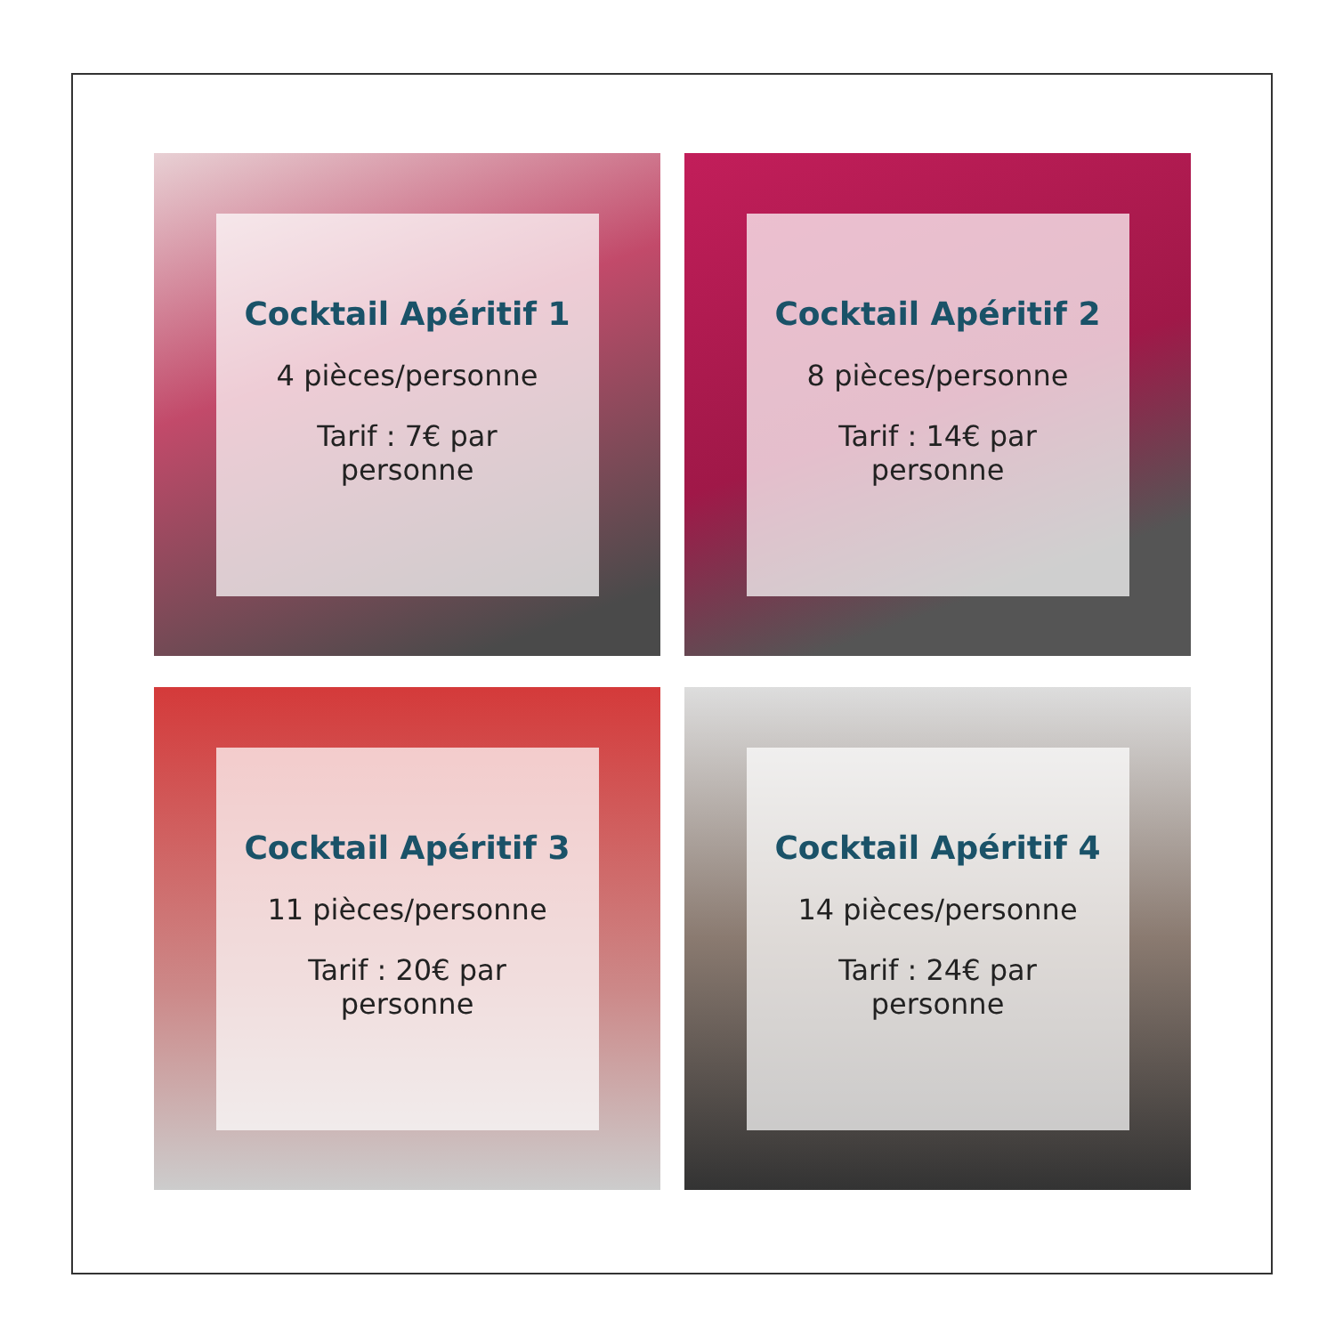Cocktail Apéritif 1
4 pièces/personne
Tarif : 7€ par
personne
Cocktail Apéritif 2
8 pièces/personne
Tarif : 14€ par
personne
Cocktail Apéritif 3
11 pièces/personne
Tarif : 20€ par
personne
Cocktail Apéritif 4
14 pièces/personne
Tarif : 24€ par
personne